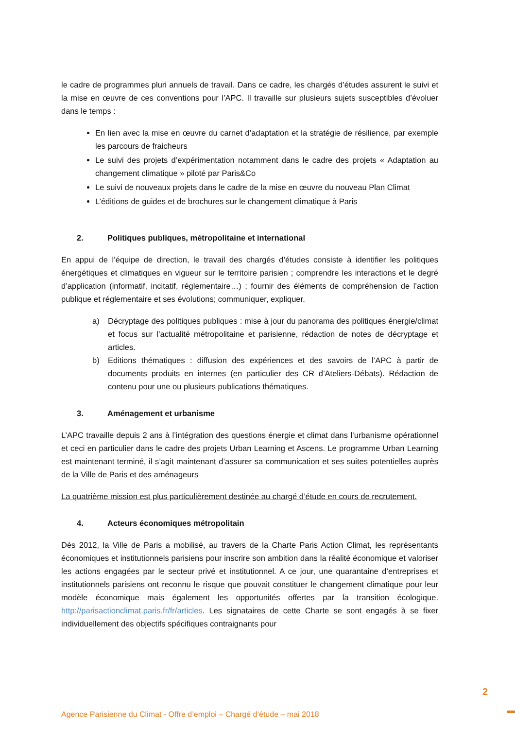le cadre de programmes pluri annuels de travail. Dans ce cadre, les chargés d’études assurent le suivi et la mise en œuvre de ces conventions pour l’APC. Il travaille sur plusieurs sujets susceptibles d’évoluer dans le temps :
En lien avec la mise en œuvre du carnet d’adaptation et la stratégie de résilience, par exemple les parcours de fraicheurs
Le suivi des projets d’expérimentation notamment dans le cadre des projets « Adaptation au changement climatique » piloté par Paris&Co
Le suivi de nouveaux projets dans le cadre de la mise en œuvre du nouveau Plan Climat
L’éditions de guides et de brochures sur le changement climatique à Paris
2. Politiques publiques, métropolitaine et international
En appui de l’équipe de direction, le travail des chargés d’études consiste à identifier les politiques énergétiques et climatiques en vigueur sur le territoire parisien ; comprendre les interactions et le degré d’application (informatif, incitatif, réglementaire…) ; fournir des éléments de compréhension de l’action publique et réglementaire et ses évolutions; communiquer, expliquer.
a) Décryptage des politiques publiques : mise à jour du panorama des politiques énergie/climat et focus sur l’actualité métropolitaine et parisienne, rédaction de notes de décryptage et articles.
b) Editions thématiques : diffusion des expériences et des savoirs de l’APC à partir de documents produits en internes (en particulier des CR d’Ateliers-Débats). Rédaction de contenu pour une ou plusieurs publications thématiques.
3. Aménagement et urbanisme
L’APC travaille depuis 2 ans à l’intégration des questions énergie et climat dans l’urbanisme opérationnel et ceci en particulier dans le cadre des projets Urban Learning et Ascens. Le programme Urban Learning est maintenant terminé, il s’agit maintenant d’assurer sa communication et ses suites potentielles auprès de la Ville de Paris et des aménageurs
La quatrième mission est plus particulièrement destinée au chargé d’étude en cours de recrutement.
4. Acteurs économiques métropolitain
Dès 2012, la Ville de Paris a mobilisé, au travers de la Charte Paris Action Climat, les représentants économiques et institutionnels parisiens pour inscrire son ambition dans la réalité économique et valoriser les actions engagées par le secteur privé et institutionnel. A ce jour, une quarantaine d’entreprises et institutionnels parisiens ont reconnu le risque que pouvait constituer le changement climatique pour leur modèle économique mais également les opportunités offertes par la transition écologique. http://parisactionclimat.paris.fr/fr/articles. Les signataires de cette Charte se sont engagés à se fixer individuellement des objectifs spécifiques contraignants pour
2
Agence Parisienne du Climat - Offre d’emploi – Chargé d’étude – mai 2018